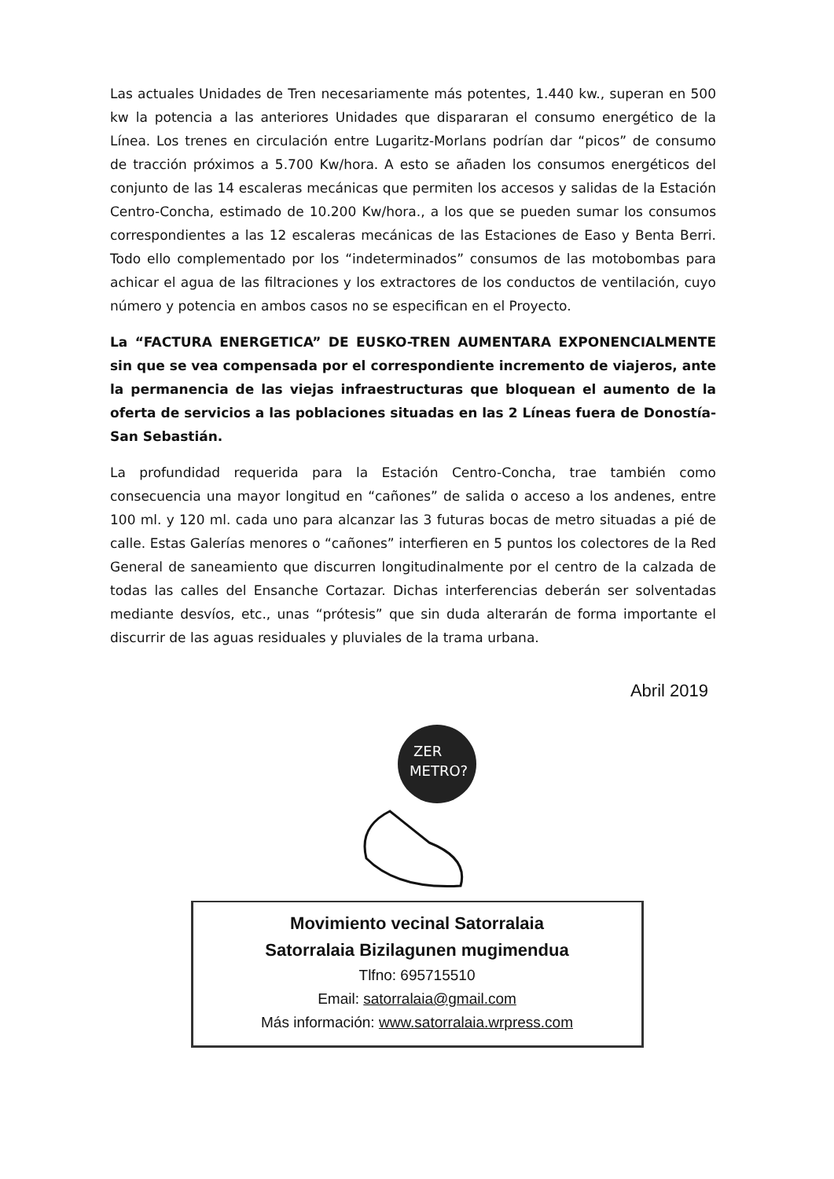Las actuales Unidades de Tren necesariamente más potentes, 1.440 kw., superan en 500 kw la potencia a las anteriores Unidades que dispararan el consumo energético de la Línea. Los trenes en circulación entre Lugaritz-Morlans podrían dar “picos” de consumo de tracción próximos a 5.700 Kw/hora. A esto se añaden los consumos energéticos del conjunto de las 14 escaleras mecánicas que permiten los accesos y salidas de la Estación Centro-Concha, estimado de 10.200 Kw/hora., a los que se pueden sumar los consumos correspondientes a las 12 escaleras mecánicas de las Estaciones de Easo y Benta Berri. Todo ello complementado por los “indeterminados” consumos de las motobombas para achicar el agua de las filtraciones y los extractores de los conductos de ventilación, cuyo número y potencia en ambos casos no se especifican en el Proyecto.
La “FACTURA ENERGETICA” DE EUSKO-TREN AUMENTARA EXPONENCIALMENTE sin que se vea compensada por el correspondiente incremento de viajeros, ante la permanencia de las viejas infraestructuras que bloquean el aumento de la oferta de servicios a las poblaciones situadas en las 2 Líneas fuera de Donostía-San Sebastián.
La profundidad requerida para la Estación Centro-Concha, trae también como consecuencia una mayor longitud en “cañones” de salida o acceso a los andenes, entre 100 ml. y 120 ml. cada uno para alcanzar las 3 futuras bocas de metro situadas a pié de calle. Estas Galerías menores o “cañones” interfieren en 5 puntos los colectores de la Red General de saneamiento que discurren longitudinalmente por el centro de la calzada de todas las calles del Ensanche Cortazar. Dichas interferencias deberán ser solventadas mediante desvíos, etc., unas “prótesis” que sin duda alterarán de forma importante el discurrir de las aguas residuales y pluviales de la trama urbana.
Abril 2019
ZER
METRO?
Movimiento vecinal Satorralaia
Satorralaia Bizilagunen mugimendua
Tlfno: 695715510
Email: satorralaia@gmail.com
Más información: www.satorralaia.wrpress.com